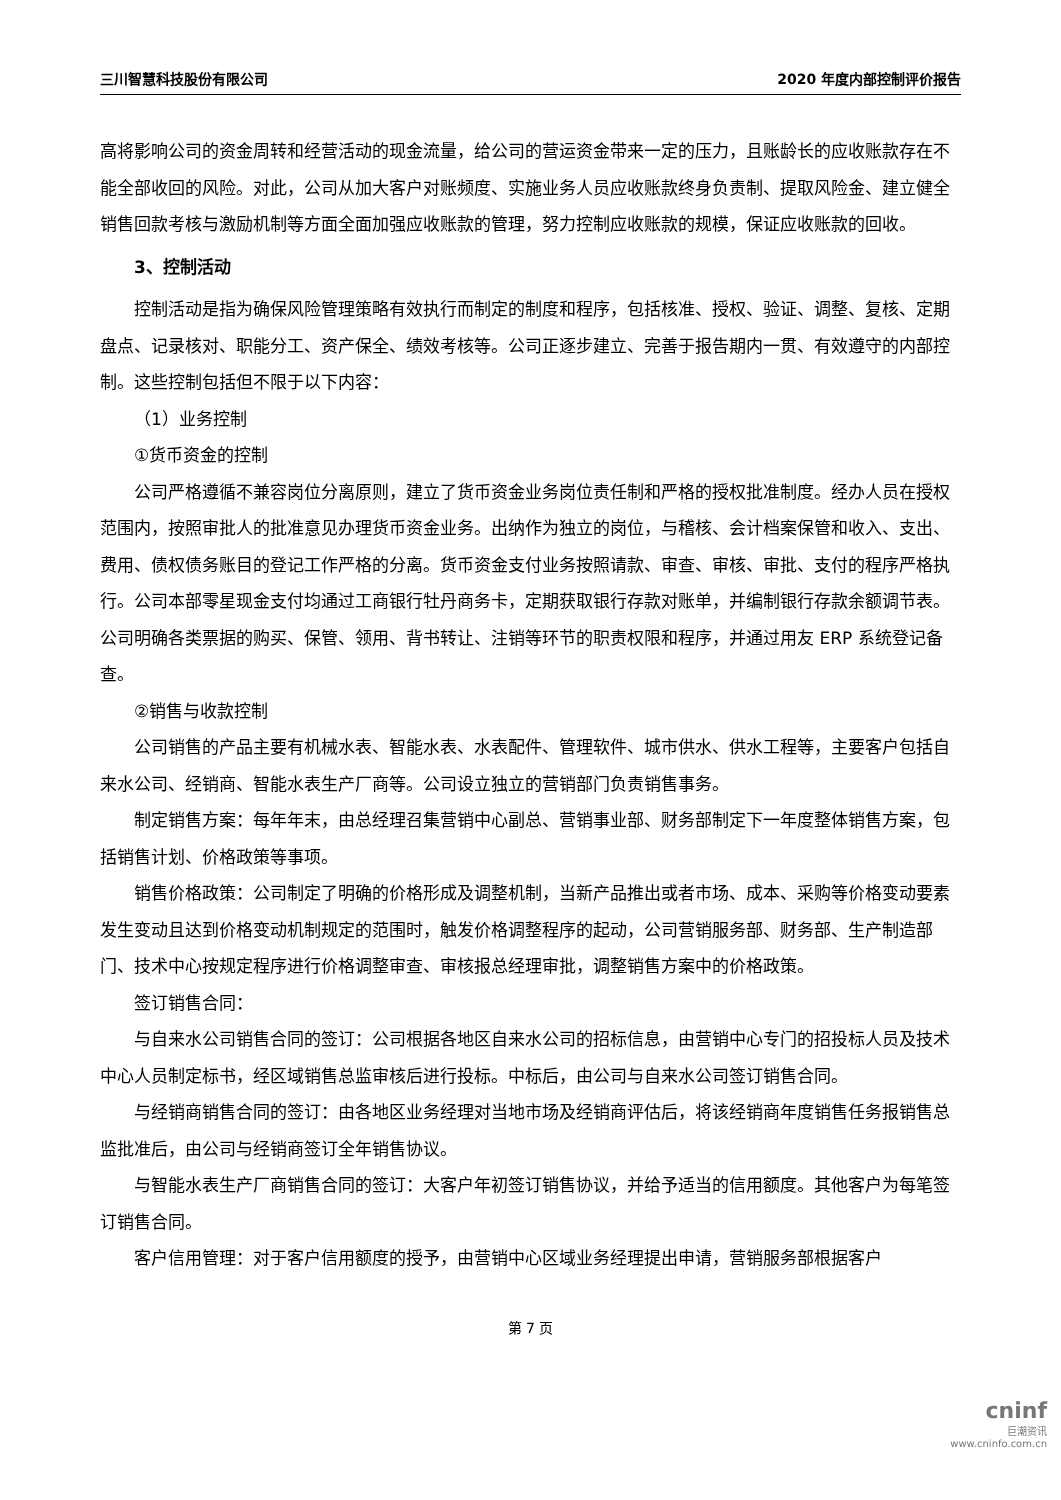三川智慧科技股份有限公司 2020 年度内部控制评价报告
高将影响公司的资金周转和经营活动的现金流量，给公司的营运资金带来一定的压力，且账龄长的应收账款存在不能全部收回的风险。对此，公司从加大客户对账频度、实施业务人员应收账款终身负责制、提取风险金、建立健全销售回款考核与激励机制等方面全面加强应收账款的管理，努力控制应收账款的规模，保证应收账款的回收。
3、控制活动
控制活动是指为确保风险管理策略有效执行而制定的制度和程序，包括核准、授权、验证、调整、复核、定期盘点、记录核对、职能分工、资产保全、绩效考核等。公司正逐步建立、完善于报告期内一贯、有效遵守的内部控制。这些控制包括但不限于以下内容：
（1）业务控制
①货币资金的控制
公司严格遵循不兼容岗位分离原则，建立了货币资金业务岗位责任制和严格的授权批准制度。经办人员在授权范围内，按照审批人的批准意见办理货币资金业务。出纳作为独立的岗位，与稽核、会计档案保管和收入、支出、费用、债权债务账目的登记工作严格的分离。货币资金支付业务按照请款、审查、审核、审批、支付的程序严格执行。公司本部零星现金支付均通过工商银行牡丹商务卡，定期获取银行存款对账单，并编制银行存款余额调节表。公司明确各类票据的购买、保管、领用、背书转让、注销等环节的职责权限和程序，并通过用友 ERP 系统登记备查。
②销售与收款控制
公司销售的产品主要有机械水表、智能水表、水表配件、管理软件、城市供水、供水工程等，主要客户包括自来水公司、经销商、智能水表生产厂商等。公司设立独立的营销部门负责销售事务。
制定销售方案：每年年末，由总经理召集营销中心副总、营销事业部、财务部制定下一年度整体销售方案，包括销售计划、价格政策等事项。
销售价格政策：公司制定了明确的价格形成及调整机制，当新产品推出或者市场、成本、采购等价格变动要素发生变动且达到价格变动机制规定的范围时，触发价格调整程序的起动，公司营销服务部、财务部、生产制造部门、技术中心按规定程序进行价格调整审查、审核报总经理审批，调整销售方案中的价格政策。
签订销售合同：
与自来水公司销售合同的签订：公司根据各地区自来水公司的招标信息，由营销中心专门的招投标人员及技术中心人员制定标书，经区域销售总监审核后进行投标。中标后，由公司与自来水公司签订销售合同。
与经销商销售合同的签订：由各地区业务经理对当地市场及经销商评估后，将该经销商年度销售任务报销售总监批准后，由公司与经销商签订全年销售协议。
与智能水表生产厂商销售合同的签订：大客户年初签订销售协议，并给予适当的信用额度。其他客户为每笔签订销售合同。
客户信用管理：对于客户信用额度的授予，由营销中心区域业务经理提出申请，营销服务部根据客户
第 7 页
cninf
巨潮资讯
www.cninfo.com.cn